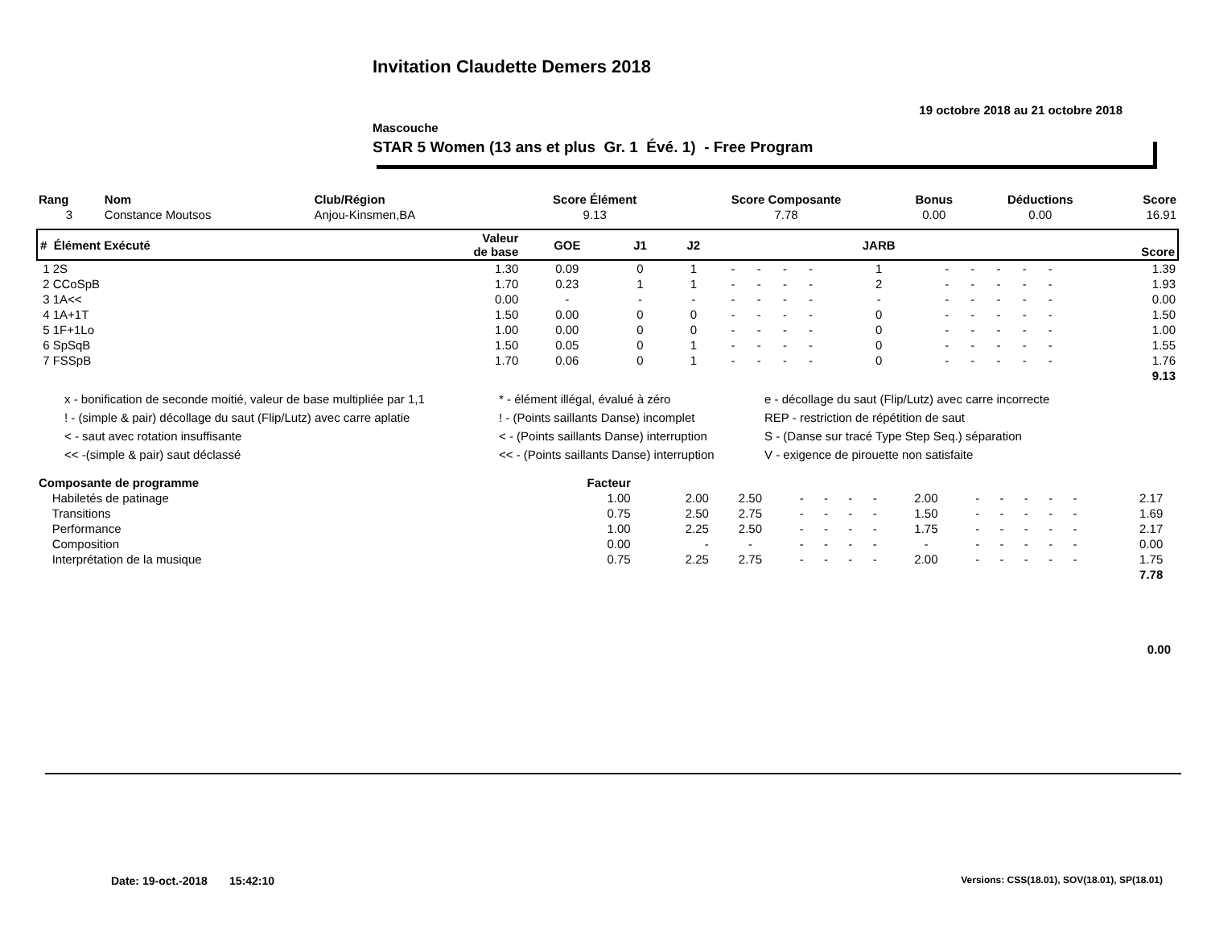Invitation Claudette Demers 2018
19 octobre 2018 au 21 octobre 2018
Mascouche
STAR 5 Women (13 ans et plus Gr. 1 Évé. 1) - Free Program
| Rang | Nom | Club/Région | Score Élément | Score Composante | Bonus | Déductions | Score |
| --- | --- | --- | --- | --- | --- | --- | --- |
| 3 | Constance Moutsos | Anjou-Kinsmen,BA | 9.13 | 7.78 | 0.00 | 0.00 | 16.91 |
| # Élément Exécuté | Valeur de base | GOE | J1 | J2 | | | | | JARB | | | | | | Score |
| --- | --- | --- | --- | --- | --- | --- | --- | --- | --- | --- | --- | --- | --- | --- | --- |
| 1 2S | 1.30 | 0.09 | 0 | 1 | - | - | - | - | 1 | - | - | - | - | - | 1.39 |
| 2 CCoSpB | 1.70 | 0.23 | 1 | 1 | - | - | - | - | 2 | - | - | - | - | - | 1.93 |
| 3 1A<< | 0.00 | - | - | - | - | - | - | - | - | - | - | - | - | - | 0.00 |
| 4 1A+1T | 1.50 | 0.00 | 0 | 0 | - | - | - | - | 0 | - | - | - | - | - | 1.50 |
| 5 1F+1Lo | 1.00 | 0.00 | 0 | 0 | - | - | - | - | 0 | - | - | - | - | - | 1.00 |
| 6 SpSqB | 1.50 | 0.05 | 0 | 1 | - | - | - | - | 0 | - | - | - | - | - | 1.55 |
| 7 FSSpB | 1.70 | 0.06 | 0 | 1 | - | - | - | - | 0 | - | - | - | - | - | 1.76 |
| 9.13 | | | | | | | | | | | | | | | |
x - bonification de seconde moitié, valeur de base multipliée par 1,1
* - élément illégal, évalué à zéro
e - décollage du saut (Flip/Lutz) avec carre incorrecte
! - (simple & pair) décollage du saut (Flip/Lutz) avec carre aplatie
! - (Points saillants Danse) incomplet
REP - restriction de répétition de saut
< - saut avec rotation insuffisante
< - (Points saillants Danse) interruption
S - (Danse sur tracé Type Step Seq.) séparation
<< -(simple & pair) saut déclassé
<< - (Points saillants Danse) interruption
V - exigence de pirouette non satisfaite
| Composante de programme | Facteur | | | | | | | | | | | | | | |
| --- | --- | --- | --- | --- | --- | --- | --- | --- | --- | --- | --- | --- | --- | --- | --- |
| Habiletés de patinage | 1.00 | 2.00 | 2.50 | - | - | - | - | 2.00 | - | - | - | - | - | 2.17 | |
| Transitions | 0.75 | 2.50 | 2.75 | - | - | - | - | 1.50 | - | - | - | - | - | 1.69 | |
| Performance | 1.00 | 2.25 | 2.50 | - | - | - | - | 1.75 | - | - | - | - | - | 2.17 | |
| Composition | 0.00 | - | - | - | - | - | - | - | - | - | - | - | - | 0.00 | |
| Interprétation de la musique | 0.75 | 2.25 | 2.75 | - | - | - | - | 2.00 | - | - | - | - | - | 1.75 | |
| 7.78 | | | | | | | | | | | | | | | |
0.00
Date: 19-oct.-2018 15:42:10
Versions: CSS(18.01), SOV(18.01), SP(18.01)